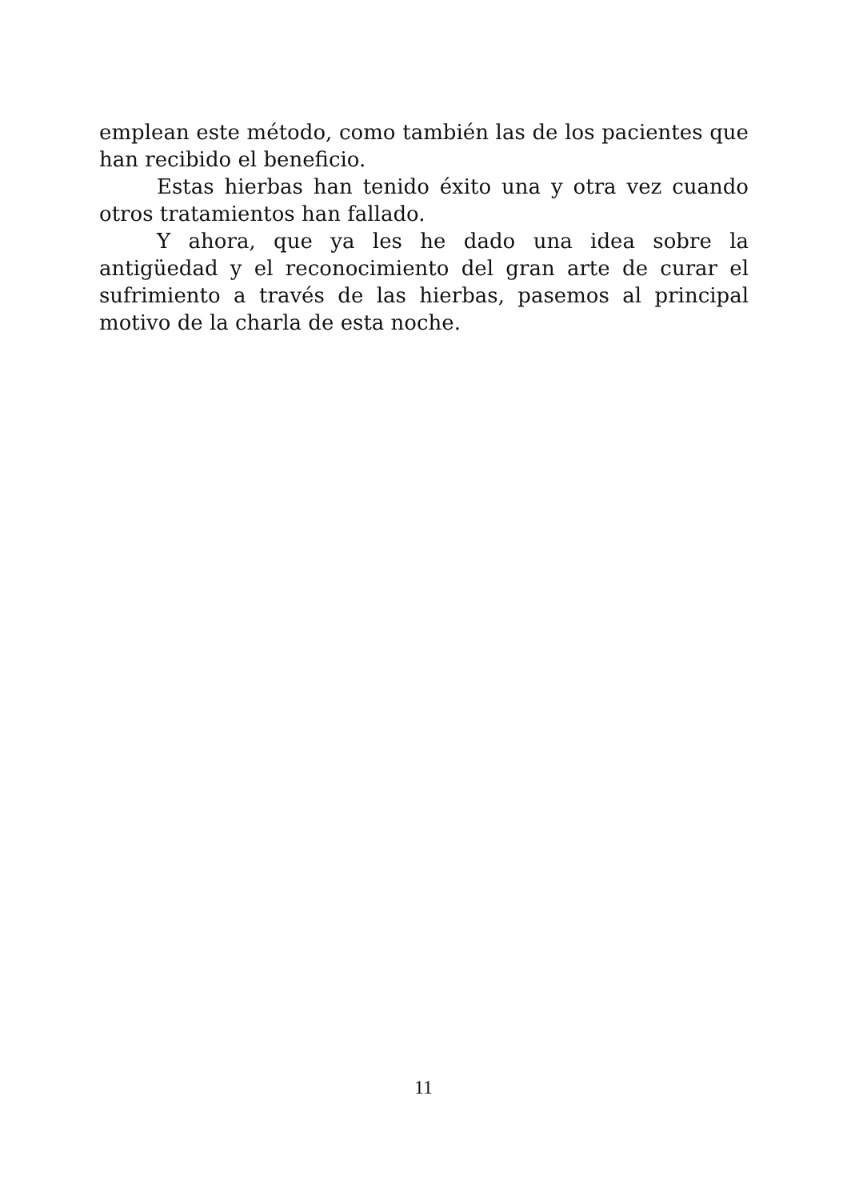emplean este método, como también las de los pacientes que han recibido el beneficio.
Estas hierbas han tenido éxito una y otra vez cuando otros tratamientos han fallado.
Y ahora, que ya les he dado una idea sobre la antigüedad y el reconocimiento del gran arte de curar el sufrimiento a través de las hierbas, pasemos al principal motivo de la charla de esta noche.
11